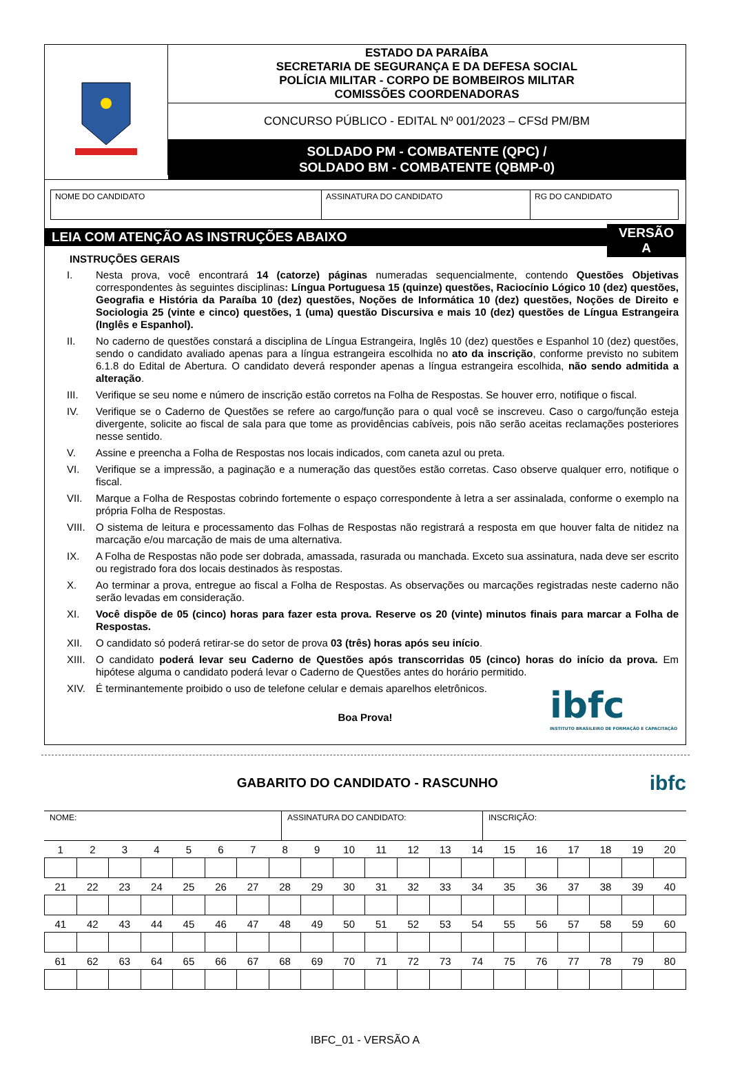ESTADO DA PARAÍBA
SECRETARIA DE SEGURANÇA E DA DEFESA SOCIAL
POLÍCIA MILITAR - CORPO DE BOMBEIROS MILITAR
COMISSÕES COORDENADORAS
CONCURSO PÚBLICO - EDITAL Nº 001/2023 – CFSd PM/BM
SOLDADO PM - COMBATENTE (QPC) /
SOLDADO BM - COMBATENTE (QBMP-0)
| NOME DO CANDIDATO | ASSINATURA DO CANDIDATO | RG DO CANDIDATO |
LEIA COM ATENÇÃO AS INSTRUÇÕES ABAIXO
VERSÃO
A
INSTRUÇÕES GERAIS
I. Nesta prova, você encontrará 14 (catorze) páginas numeradas sequencialmente, contendo Questões Objetivas correspondentes às seguintes disciplinas: Língua Portuguesa 15 (quinze) questões, Raciocínio Lógico 10 (dez) questões, Geografia e História da Paraíba 10 (dez) questões, Noções de Informática 10 (dez) questões, Noções de Direito e Sociologia 25 (vinte e cinco) questões, 1 (uma) questão Discursiva e mais 10 (dez) questões de Língua Estrangeira (Inglês e Espanhol).
II. No caderno de questões constará a disciplina de Língua Estrangeira, Inglês 10 (dez) questões e Espanhol 10 (dez) questões, sendo o candidato avaliado apenas para a língua estrangeira escolhida no ato da inscrição, conforme previsto no subitem 6.1.8 do Edital de Abertura. O candidato deverá responder apenas a língua estrangeira escolhida, não sendo admitida a alteração.
III. Verifique se seu nome e número de inscrição estão corretos na Folha de Respostas. Se houver erro, notifique o fiscal.
IV. Verifique se o Caderno de Questões se refere ao cargo/função para o qual você se inscreveu. Caso o cargo/função esteja divergente, solicite ao fiscal de sala para que tome as providências cabíveis, pois não serão aceitas reclamações posteriores nesse sentido.
V. Assine e preencha a Folha de Respostas nos locais indicados, com caneta azul ou preta.
VI. Verifique se a impressão, a paginação e a numeração das questões estão corretas. Caso observe qualquer erro, notifique o fiscal.
VII. Marque a Folha de Respostas cobrindo fortemente o espaço correspondente à letra a ser assinalada, conforme o exemplo na própria Folha de Respostas.
VIII. O sistema de leitura e processamento das Folhas de Respostas não registrará a resposta em que houver falta de nitidez na marcação e/ou marcação de mais de uma alternativa.
IX. A Folha de Respostas não pode ser dobrada, amassada, rasurada ou manchada. Exceto sua assinatura, nada deve ser escrito ou registrado fora dos locais destinados às respostas.
X. Ao terminar a prova, entregue ao fiscal a Folha de Respostas. As observações ou marcações registradas neste caderno não serão levadas em consideração.
XI. Você dispõe de 05 (cinco) horas para fazer esta prova. Reserve os 20 (vinte) minutos finais para marcar a Folha de Respostas.
XII. O candidato só poderá retirar-se do setor de prova 03 (três) horas após seu início.
XIII. O candidato poderá levar seu Caderno de Questões após transcorridas 05 (cinco) horas do início da prova. Em hipótese alguma o candidato poderá levar o Caderno de Questões antes do horário permitido.
XIV. É terminantemente proibido o uso de telefone celular e demais aparelhos eletrônicos.
Boa Prova!
ibfc
INSTITUTO BRASILEIRO DE FORMAÇÃO E CAPACITAÇÃO
GABARITO DO CANDIDATO - RASCUNHO
ibfc
| NOME: | ASSINATURA DO CANDIDATO: | INSCRIÇÃO: |
| 1 | 2 | 3 | 4 | 5 | 6 | 7 | 8 | 9 | 10 | 11 | 12 | 13 | 14 | 15 | 16 | 17 | 18 | 19 | 20 |
| 21 | 22 | 23 | 24 | 25 | 26 | 27 | 28 | 29 | 30 | 31 | 32 | 33 | 34 | 35 | 36 | 37 | 38 | 39 | 40 |
| 41 | 42 | 43 | 44 | 45 | 46 | 47 | 48 | 49 | 50 | 51 | 52 | 53 | 54 | 55 | 56 | 57 | 58 | 59 | 60 |
| 61 | 62 | 63 | 64 | 65 | 66 | 67 | 68 | 69 | 70 | 71 | 72 | 73 | 74 | 75 | 76 | 77 | 78 | 79 | 80 |
IBFC_01 - VERSÃO A